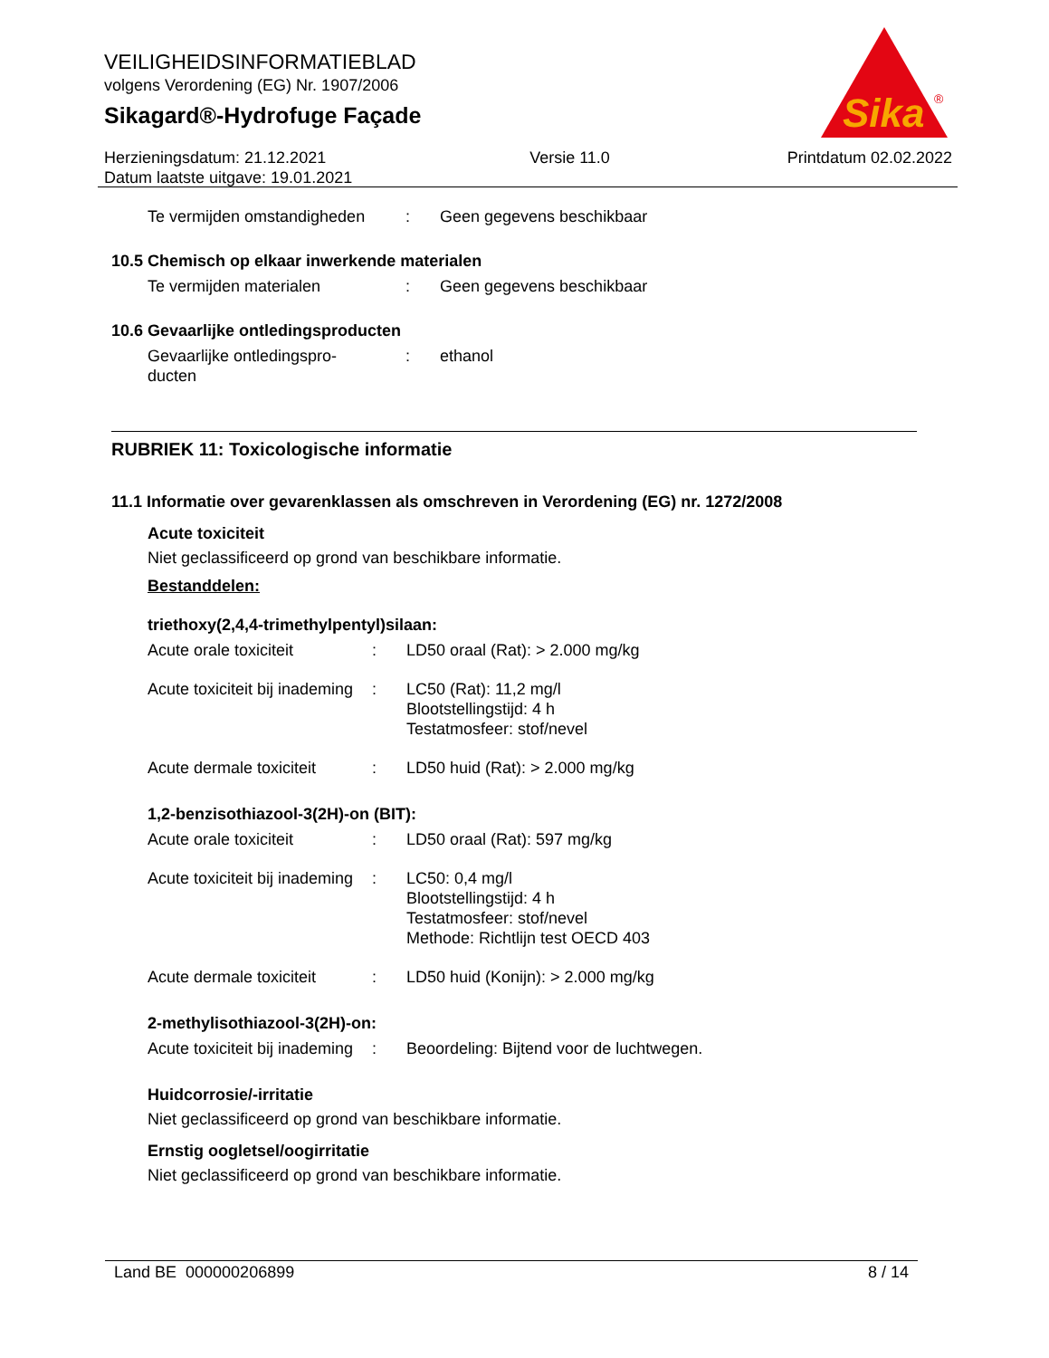VEILIGHEIDSINFORMATIEBLAD
volgens Verordening (EG) Nr. 1907/2006
Sikagard®-Hydrofuge Façade
Sika
®
Herzieningsdatum: 21.12.2021
Datum laatste uitgave: 19.01.2021
Versie 11.0 Printdatum 02.02.2022
Te vermijden omstandigheden
: Geen gegevens beschikbaar
10.5 Chemisch op elkaar inwerkende materialen
Te vermijden materialen : Geen gegevens beschikbaar
10.6 Gevaarlijke ontledingsproducten
Gevaarlijke ontledingspro-
ducten
: ethanol
RUBRIEK 11: Toxicologische informatie
11.1 Informatie over gevarenklassen als omschreven in Verordening (EG) nr. 1272/2008
Acute toxiciteit
Niet geclassificeerd op grond van beschikbare informatie.
Bestanddelen:
triethoxy(2,4,4-trimethylpentyl)silaan:
Acute orale toxiciteit : LD50 oraal (Rat): > 2.000 mg/kg
Acute toxiciteit bij inademing
: LC50 (Rat): 11,2 mg/l
Blootstellingstijd: 4 h
Testatmosfeer: stof/nevel
Acute dermale toxiciteit
: LD50 huid (Rat): > 2.000 mg/kg
1,2-benzisothiazool-3(2H)-on (BIT):
Acute orale toxiciteit : LD50 oraal (Rat): 597 mg/kg
Acute toxiciteit bij inademing
: LC50: 0,4 mg/l
Blootstellingstijd: 4 h
Testatmosfeer: stof/nevel
Methode: Richtlijn test OECD 403
Acute dermale toxiciteit
: LD50 huid (Konijn): > 2.000 mg/kg
2-methylisothiazool-3(2H)-on:
Acute toxiciteit bij inademing
: Beoordeling: Bijtend voor de luchtwegen.
Huidcorrosie/-irritatie
Niet geclassificeerd op grond van beschikbare informatie.
Ernstig oogletsel/oogirritatie
Niet geclassificeerd op grond van beschikbare informatie.
Land BE 000000206899 8 / 14